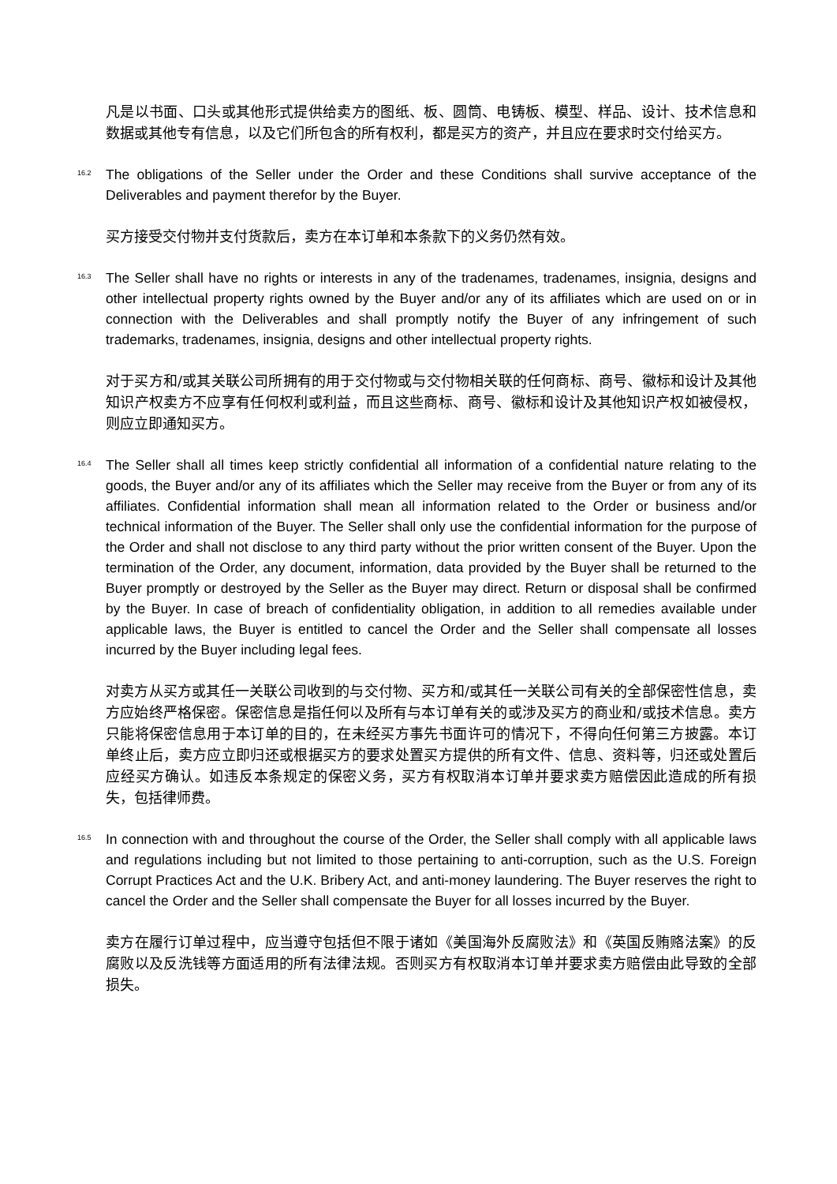凡是以书面、口头或其他形式提供给卖方的图纸、板、圆筒、电铸板、模型、样品、设计、技术信息和数据或其他专有信息，以及它们所包含的所有权利，都是买方的资产，并且应在要求时交付给买方。
16.2
The obligations of the Seller under the Order and these Conditions shall survive acceptance of the Deliverables and payment therefor by the Buyer.
买方接受交付物并支付货款后，卖方在本订单和本条款下的义务仍然有效。
16.3
The Seller shall have no rights or interests in any of the tradenames, tradenames, insignia, designs and other intellectual property rights owned by the Buyer and/or any of its affiliates which are used on or in connection with the Deliverables and shall promptly notify the Buyer of any infringement of such trademarks, tradenames, insignia, designs and other intellectual property rights.
对于买方和/或其关联公司所拥有的用于交付物或与交付物相关联的任何商标、商号、徽标和设计及其他知识产权卖方不应享有任何权利或利益，而且这些商标、商号、徽标和设计及其他知识产权如被侵权，则应立即通知买方。
16.4
The Seller shall all times keep strictly confidential all information of a confidential nature relating to the goods, the Buyer and/or any of its affiliates which the Seller may receive from the Buyer or from any of its affiliates. Confidential information shall mean all information related to the Order or business and/or technical information of the Buyer. The Seller shall only use the confidential information for the purpose of the Order and shall not disclose to any third party without the prior written consent of the Buyer. Upon the termination of the Order, any document, information, data provided by the Buyer shall be returned to the Buyer promptly or destroyed by the Seller as the Buyer may direct. Return or disposal shall be confirmed by the Buyer. In case of breach of confidentiality obligation, in addition to all remedies available under applicable laws, the Buyer is entitled to cancel the Order and the Seller shall compensate all losses incurred by the Buyer including legal fees.
对卖方从买方或其任一关联公司收到的与交付物、买方和/或其任一关联公司有关的全部保密性信息，卖方应始终严格保密。保密信息是指任何以及所有与本订单有关的或涉及买方的商业和/或技术信息。卖方只能将保密信息用于本订单的目的，在未经买方事先书面许可的情况下，不得向任何第三方披露。本订单终止后，卖方应立即归还或根据买方的要求处置买方提供的所有文件、信息、资料等，归还或处置后应经买方确认。如违反本条规定的保密义务，买方有权取消本订单并要求卖方赔偿因此造成的所有损失，包括律师费。
16.5
In connection with and throughout the course of the Order, the Seller shall comply with all applicable laws and regulations including but not limited to those pertaining to anti-corruption, such as the U.S. Foreign Corrupt Practices Act and the U.K. Bribery Act, and anti-money laundering. The Buyer reserves the right to cancel the Order and the Seller shall compensate the Buyer for all losses incurred by the Buyer.
卖方在履行订单过程中，应当遵守包括但不限于诸如《美国海外反腐败法》和《英国反贿赂法案》的反腐败以及反洗钱等方面适用的所有法律法规。否则买方有权取消本订单并要求卖方赔偿由此导致的全部损失。